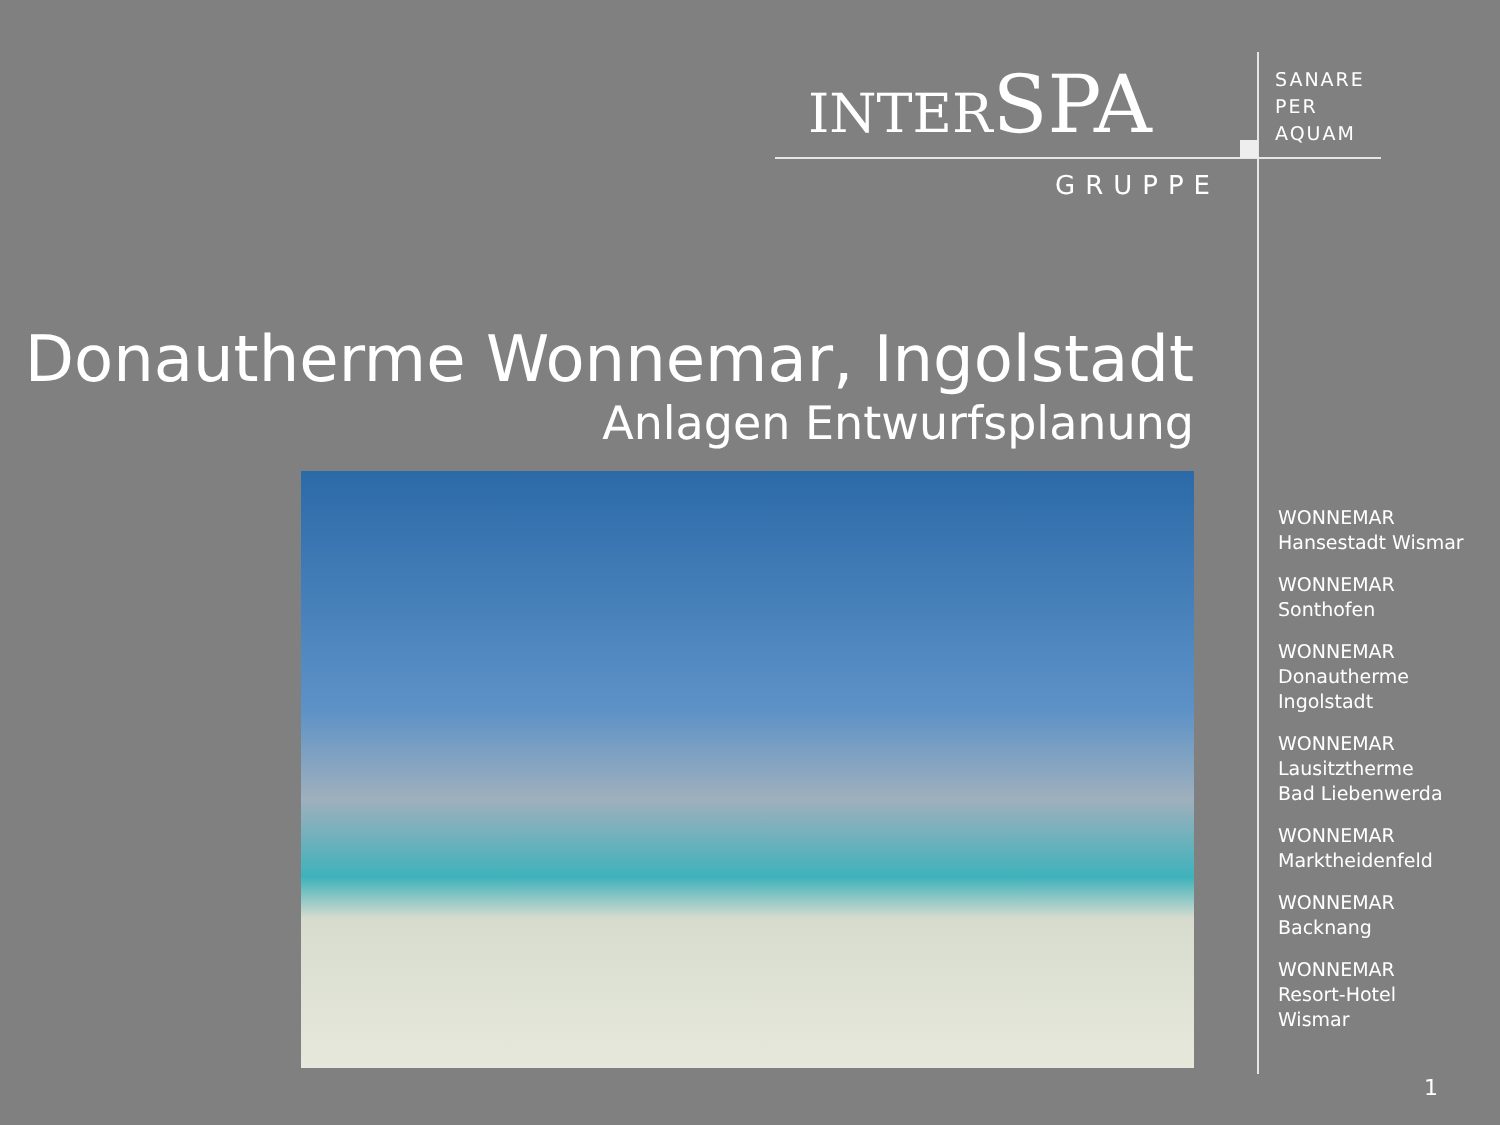INTERSPA
GRUPPE
SANARE
PER
AQUAM
Donautherme Wonnemar, Ingolstadt
Anlagen Entwurfsplanung
WONNEMAR
Hansestadt Wismar
WONNEMAR
Sonthofen
WONNEMAR
Donautherme
Ingolstadt
WONNEMAR
Lausitztherme
Bad Liebenwerda
WONNEMAR
Marktheidenfeld
WONNEMAR
Backnang
WONNEMAR
Resort-Hotel
Wismar
1